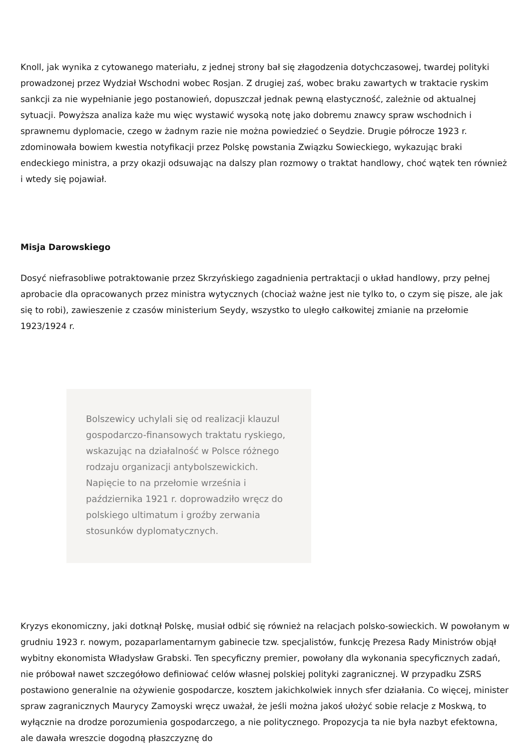Knoll, jak wynika z cytowanego materiału, z jednej strony bał się złagodzenia dotychczasowej, twardej polityki prowadzonej przez Wydział Wschodni wobec Rosjan. Z drugiej zaś, wobec braku zawartych w traktacie ryskim sankcji za nie wypełnianie jego postanowień, dopuszczał jednak pewną elastyczność, zależnie od aktualnej sytuacji. Powyższa analiza każe mu więc wystawić wysoką notę jako dobremu znawcy spraw wschodnich i sprawnemu dyplomacie, czego w żadnym razie nie można powiedzieć o Seydzie. Drugie półrocze 1923 r. zdominowała bowiem kwestia notyfikacji przez Polskę powstania Związku Sowieckiego, wykazując braki endeckiego ministra, a przy okazji odsuwając na dalszy plan rozmowy o traktat handlowy, choć wątek ten również i wtedy się pojawiał.
Misja Darowskiego
Dosyć niefrasobliwe potraktowanie przez Skrzyńskiego zagadnienia pertraktacji o układ handlowy, przy pełnej aprobacie dla opracowanych przez ministra wytycznych (chociaż ważne jest nie tylko to, o czym się pisze, ale jak się to robi), zawieszenie z czasów ministerium Seydy, wszystko to uległo całkowitej zmianie na przełomie 1923/1924 r.
Bolszewicy uchylali się od realizacji klauzul gospodarczo-finansowych traktatu ryskiego, wskazując na działalność w Polsce różnego rodzaju organizacji antybolszewickich. Napięcie to na przełomie września i października 1921 r. doprowadziło wręcz do polskiego ultimatum i groźby zerwania stosunków dyplomatycznych.
Kryzys ekonomiczny, jaki dotknął Polskę, musiał odbić się również na relacjach polsko-sowieckich. W powołanym w grudniu 1923 r. nowym, pozaparlamentarnym gabinecie tzw. specjalistów, funkcję Prezesa Rady Ministrów objął wybitny ekonomista Władysław Grabski. Ten specyficzny premier, powołany dla wykonania specyficznych zadań, nie próbował nawet szczegółowo definiować celów własnej polskiej polityki zagranicznej. W przypadku ZSRS postawiono generalnie na ożywienie gospodarcze, kosztem jakichkolwiek innych sfer działania. Co więcej, minister spraw zagranicznych Maurycy Zamoyski wręcz uważał, że jeśli można jakoś ułożyć sobie relacje z Moskwą, to wyłącznie na drodze porozumienia gospodarczego, a nie politycznego. Propozycja ta nie była nazbyt efektowna, ale dawała wreszcie dogodną płaszczyznę do